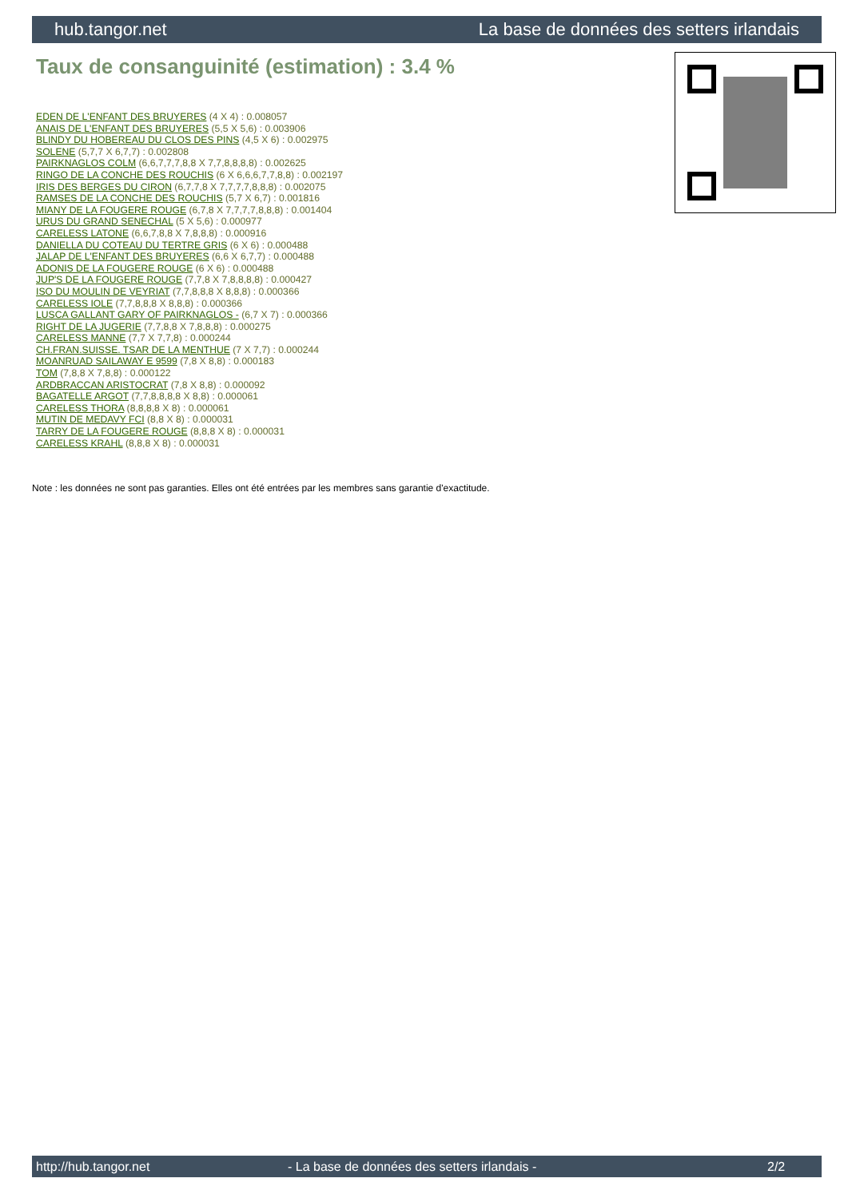hub.tangor.net La base de données des setters irlandais
Taux de consanguinité (estimation) : 3.4 %
EDEN DE L'ENFANT DES BRUYERES (4 X 4) : 0.008057
ANAIS DE L'ENFANT DES BRUYERES (5,5 X 5,6) : 0.003906
BLINDY DU HOBEREAU DU CLOS DES PINS (4,5 X 6) : 0.002975
SOLENE (5,7,7 X 6,7,7) : 0.002808
PAIRKNAGLOS COLM (6,6,7,7,7,8,8 X 7,7,8,8,8,8) : 0.002625
RINGO DE LA CONCHE DES ROUCHIS (6 X 6,6,6,7,7,8,8) : 0.002197
IRIS DES BERGES DU CIRON (6,7,7,8 X 7,7,7,7,8,8,8) : 0.002075
RAMSES DE LA CONCHE DES ROUCHIS (5,7 X 6,7) : 0.001816
MIANY DE LA FOUGERE ROUGE (6,7,8 X 7,7,7,7,8,8,8) : 0.001404
URUS DU GRAND SENECHAL (5 X 5,6) : 0.000977
CARELESS LATONE (6,6,7,8,8 X 7,8,8,8) : 0.000916
DANIELLA DU COTEAU DU TERTRE GRIS (6 X 6) : 0.000488
JALAP DE L'ENFANT DES BRUYERES (6,6 X 6,7,7) : 0.000488
ADONIS DE LA FOUGERE ROUGE (6 X 6) : 0.000488
JUP'S DE LA FOUGERE ROUGE (7,7,8 X 7,8,8,8,8) : 0.000427
ISO DU MOULIN DE VEYRIAT (7,7,8,8,8 X 8,8,8) : 0.000366
CARELESS IOLE (7,7,8,8,8 X 8,8,8) : 0.000366
LUSCA GALLANT GARY OF PAIRKNAGLOS - (6,7 X 7) : 0.000366
RIGHT DE LA JUGERIE (7,7,8,8 X 7,8,8,8) : 0.000275
CARELESS MANNE (7,7 X 7,7,8) : 0.000244
CH.FRAN.SUISSE. TSAR DE LA MENTHUE (7 X 7,7) : 0.000244
MOANRUAD SAILAWAY E 9599 (7,8 X 8,8) : 0.000183
TOM (7,8,8 X 7,8,8) : 0.000122
ARDBRACCAN ARISTOCRAT (7,8 X 8,8) : 0.000092
BAGATELLE ARGOT (7,7,8,8,8,8 X 8,8) : 0.000061
CARELESS THORA (8,8,8,8 X 8) : 0.000061
MUTIN DE MEDAVY FCI (8,8 X 8) : 0.000031
TARRY DE LA FOUGERE ROUGE (8,8,8 X 8) : 0.000031
CARELESS KRAHL (8,8,8 X 8) : 0.000031
Note : les données ne sont pas garanties. Elles ont été entrées par les membres sans garantie d'exactitude.
http://hub.tangor.net - La base de données des setters irlandais - 2/2